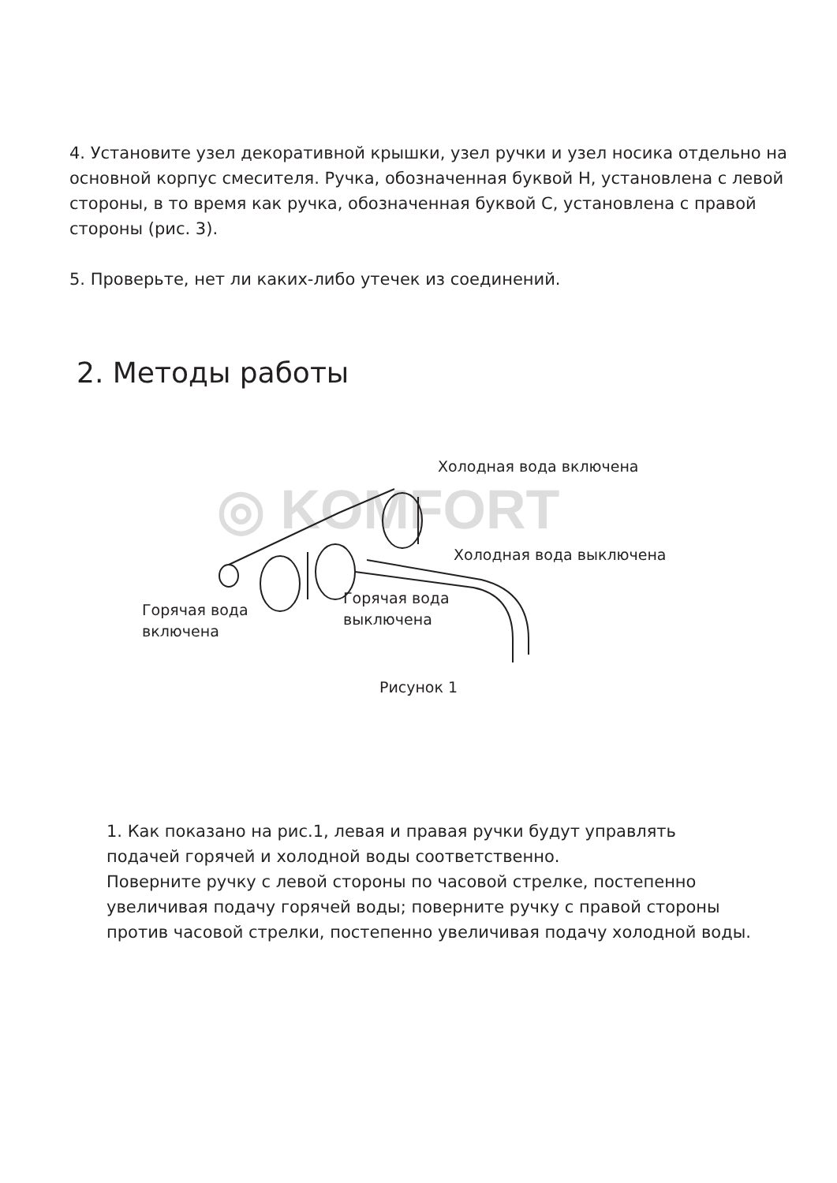4. Установите узел декоративной крышки, узел ручки и узел носика отдельно на основной корпус смесителя. Ручка, обозначенная буквой H, установлена с левой стороны, в то время как ручка, обозначенная буквой C, установлена с правой стороны (рис. 3).
5. Проверьте, нет ли каких-либо утечек из соединений.
2. Методы работы
◎ KOMFORT
Холодная вода включена
Холодная вода выключена
Горячая вода
включена
Горячая вода
выключена
Рисунок 1
1. Как показано на рис.1, левая и правая ручки будут управлять подачей горячей и холодной воды соответственно.
Поверните ручку с левой стороны по часовой стрелке, постепенно увеличивая подачу горячей воды; поверните ручку с правой стороны против часовой стрелки, постепенно увеличивая подачу холодной воды.